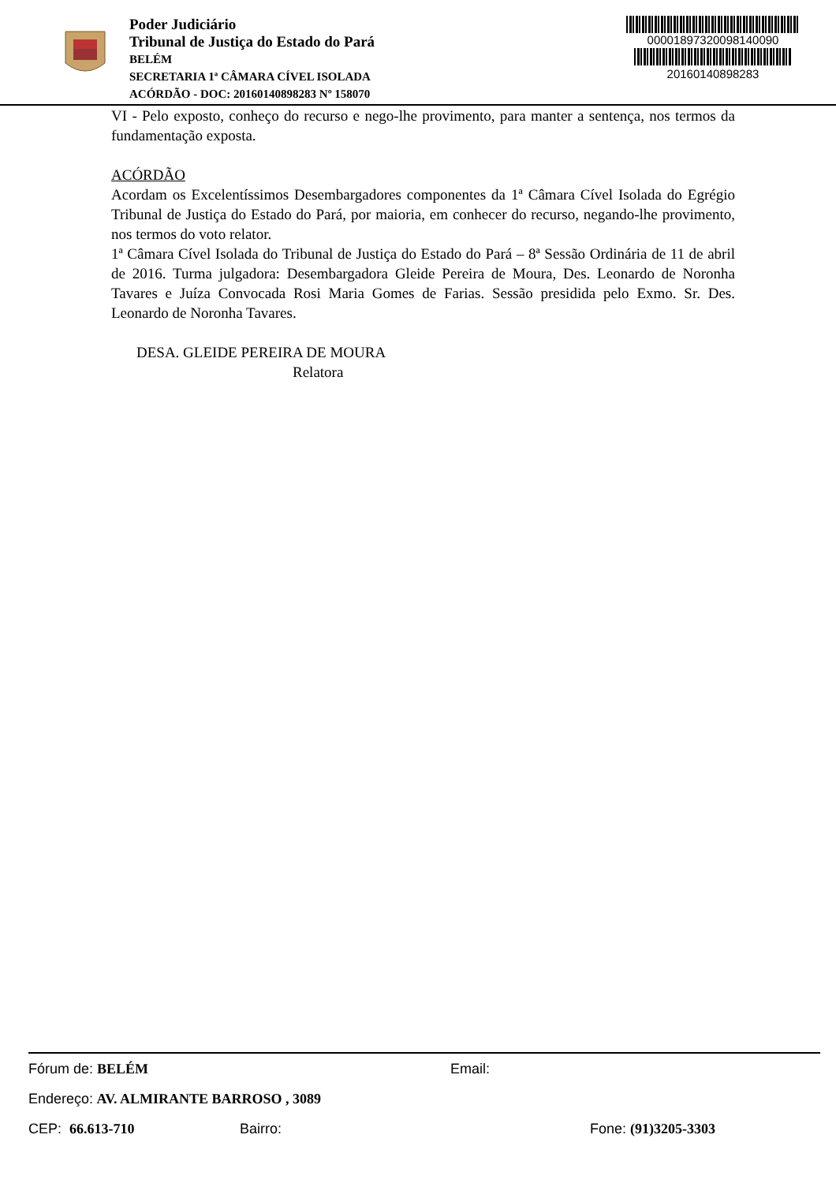Poder Judiciário
Tribunal de Justiça do Estado do Pará
BELÉM
SECRETARIA 1ª CÂMARA CÍVEL ISOLADA
ACÓRDÃO - DOC: 20160140898283 Nº 158070
00001897320098140090
20160140898283
VI - Pelo exposto, conheço do recurso e nego-lhe provimento, para manter a sentença, nos termos da fundamentação exposta.
ACÓRDÃO
Acordam os Excelentíssimos Desembargadores componentes da 1ª Câmara Cível Isolada do Egrégio Tribunal de Justiça do Estado do Pará, por maioria, em conhecer do recurso, negando-lhe provimento, nos termos do voto relator.
1ª Câmara Cível Isolada do Tribunal de Justiça do Estado do Pará – 8ª Sessão Ordinária de 11 de abril de 2016. Turma julgadora: Desembargadora Gleide Pereira de Moura, Des. Leonardo de Noronha Tavares e Juíza Convocada Rosi Maria Gomes de Farias. Sessão presidida pelo Exmo. Sr. Des. Leonardo de Noronha Tavares.
DESA. GLEIDE PEREIRA DE MOURA
Relatora
Fórum de: BELÉM Email:
Endereço: AV. ALMIRANTE BARROSO , 3089
CEP: 66.613-710 Bairro: Fone: (91)3205-3303